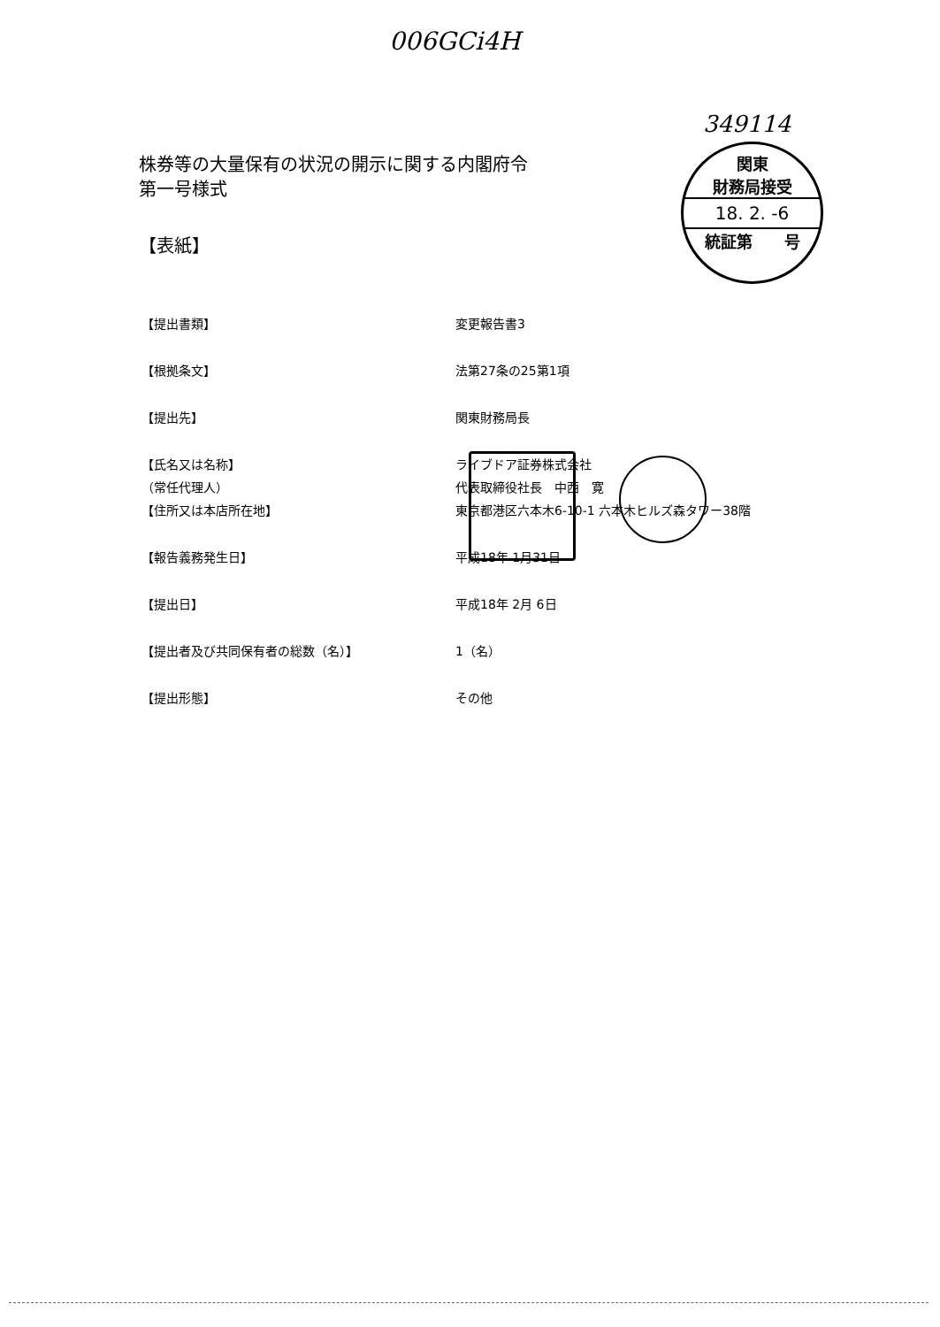006GCi4H
349114
関東
財務局接受
18. 2. -6
統証第　　号
株券等の大量保有の状況の開示に関する内閣府令
第一号様式
【表紙】
| 【提出書類】 | 変更報告書3 |
| 【根拠条文】 | 法第27条の25第1項 |
| 【提出先】 | 関東財務局長 |
| 【氏名又は名称】 | ライブドア証券株式会社 |
| （常任代理人） | 代表取締役社長 中西 寛 |
| 【住所又は本店所在地】 | 東京都港区六本木6-10-1 六本木ヒルズ森タワー38階 |
| 【報告義務発生日】 | 平成18年 1月31日 |
| 【提出日】 | 平成18年 2月 6日 |
| 【提出者及び共同保有者の総数（名）】 | 1（名） |
| 【提出形態】 | その他 |